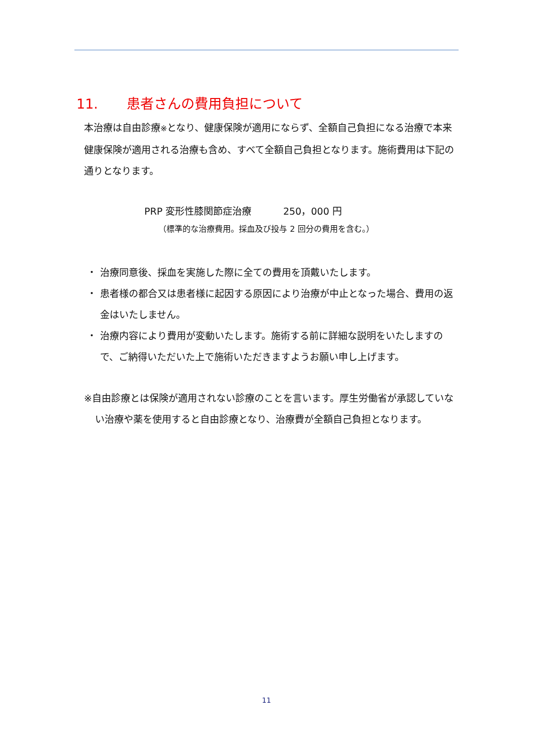11. 患者さんの費用負担について
本治療は自由診療※となり、健康保険が適用にならず、全額自己負担になる治療で本来健康保険が適用される治療も含め、すべて全額自己負担となります。施術費用は下記の通りとなります。
PRP 変形性膝関節症治療　　　 250，000 円
（標準的な治療費用。採血及び投与 2 回分の費用を含む。）
・ 治療同意後、採血を実施した際に全ての費用を頂戴いたします。
・ 患者様の都合又は患者様に起因する原因により治療が中止となった場合、費用の返金はいたしません。
・ 治療内容により費用が変動いたします。施術する前に詳細な説明をいたしますので、ご納得いただいた上で施術いただきますようお願い申し上げます。
※自由診療とは保険が適用されない診療のことを言います。厚生労働省が承認していない治療や薬を使用すると自由診療となり、治療費が全額自己負担となります。
11